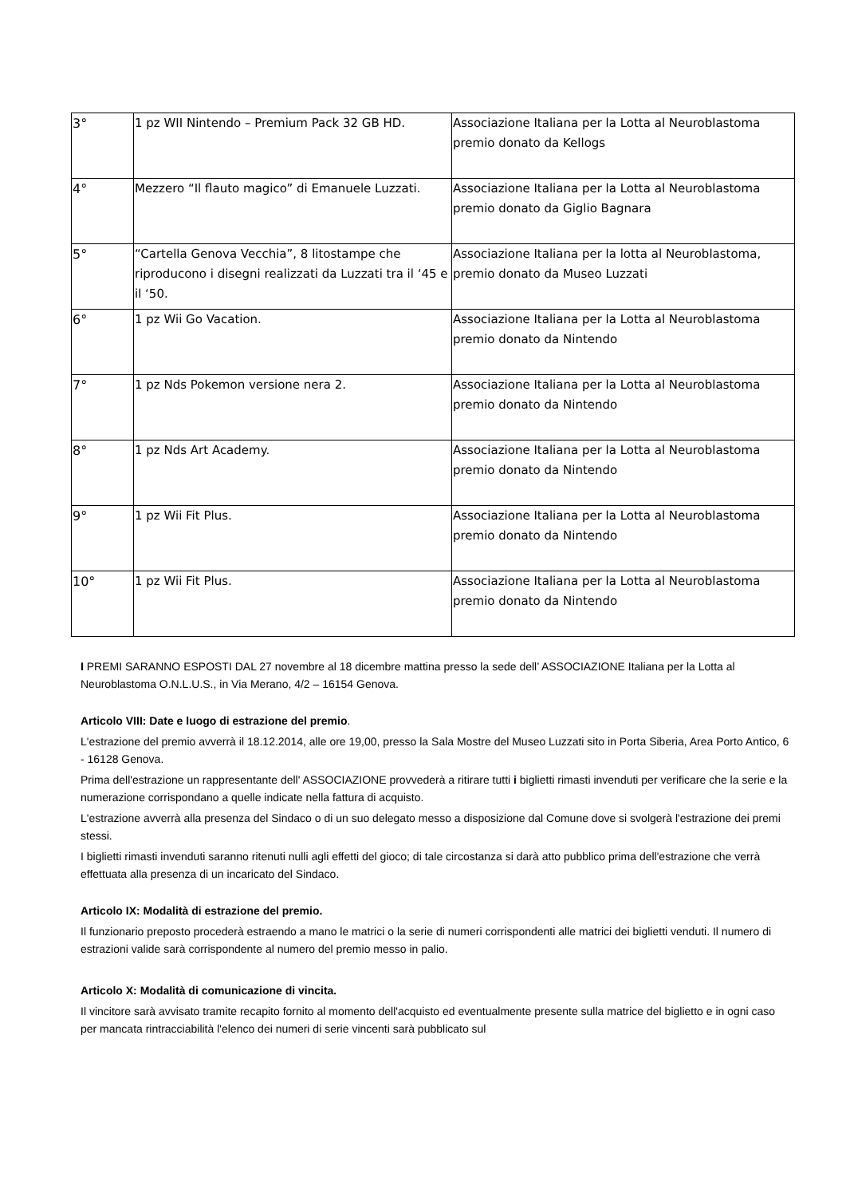| 3° | 1 pz WII Nintendo – Premium Pack 32 GB HD. | Associazione Italiana per la Lotta al Neuroblastoma premio donato da Kellogs |
| 4° | Mezzero “Il flauto magico” di Emanuele Luzzati. | Associazione Italiana per la Lotta al Neuroblastoma premio donato da Giglio Bagnara |
| 5° | “Cartella Genova Vecchia”, 8 litostampe che riproducono i disegni realizzati da Luzzati tra il ‘45 e il ‘50. | Associazione Italiana per la lotta al Neuroblastoma, premio donato da Museo Luzzati |
| 6° | 1 pz Wii Go Vacation. | Associazione Italiana per la Lotta al Neuroblastoma premio donato da Nintendo |
| 7° | 1 pz Nds Pokemon versione nera 2. | Associazione Italiana per la Lotta al Neuroblastoma premio donato da Nintendo |
| 8° | 1 pz Nds Art Academy. | Associazione Italiana per la Lotta al Neuroblastoma premio donato da Nintendo |
| 9° | 1 pz Wii Fit Plus. | Associazione Italiana per la Lotta al Neuroblastoma premio donato da Nintendo |
| 10° | 1 pz Wii Fit Plus. | Associazione Italiana per la Lotta al Neuroblastoma premio donato da Nintendo |
I PREMI SARANNO ESPOSTI DAL 27 novembre al 18 dicembre mattina presso la sede dell’ ASSOCIAZIONE Italiana per la Lotta al Neuroblastoma O.N.L.U.S., in Via Merano, 4/2 – 16154 Genova.
Articolo VIII: Date e luogo di estrazione del premio.
L'estrazione del premio avverrà il 18.12.2014, alle ore 19,00, presso la Sala Mostre del Museo Luzzati sito in Porta Siberia, Area Porto Antico, 6 - 16128 Genova.
Prima dell'estrazione un rappresentante dell' ASSOCIAZIONE provvederà a ritirare tutti i biglietti rimasti invenduti per verificare che la serie e la numerazione corrispondano a quelle indicate nella fattura di acquisto.
L'estrazione avverrà alla presenza del Sindaco o di un suo delegato messo a disposizione dal Comune dove si svolgerà l'estrazione dei premi stessi.
I biglietti rimasti invenduti saranno ritenuti nulli agli effetti del gioco; di tale circostanza si darà atto pubblico prima dell'estrazione che verrà effettuata alla presenza di un incaricato del Sindaco.
Articolo IX: Modalità di estrazione del premio.
Il funzionario preposto procederà estraendo a mano le matrici o la serie di numeri corrispondenti alle matrici dei biglietti venduti. Il numero di estrazioni valide sarà corrispondente al numero del premio messo in palio.
Articolo X: Modalità di comunicazione di vincita.
Il vincitore sarà avvisato tramite recapito fornito al momento dell'acquisto ed eventualmente presente sulla matrice del biglietto e in ogni caso per mancata rintracciabilità l'elenco dei numeri di serie vincenti sarà pubblicato sul